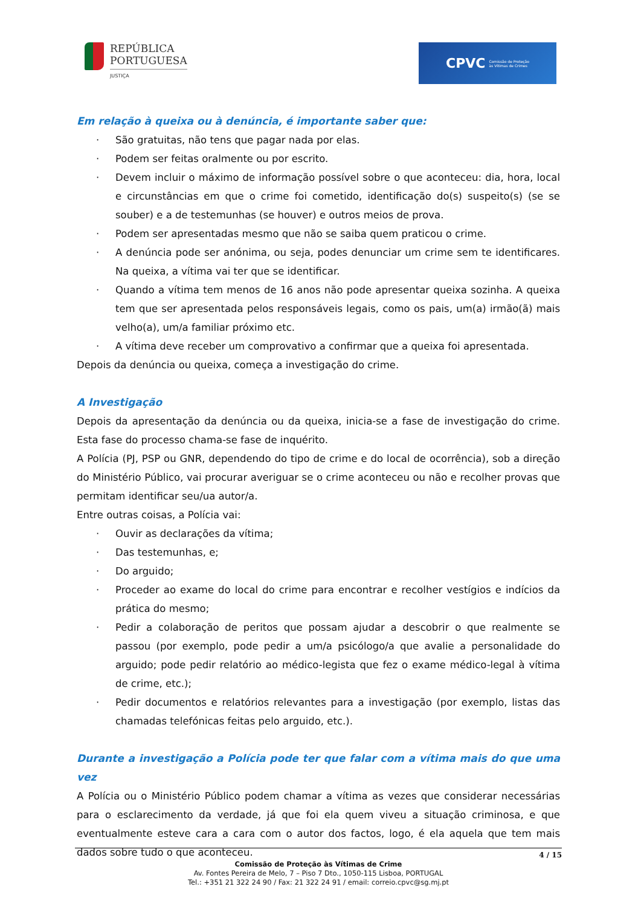REPÚBLICA
PORTUGUESA
JUSTIÇA
CPVC
Comissão de Proteção
às Vítimas de Crimes
Em relação à queixa ou à denúncia, é importante saber que:
· São gratuitas, não tens que pagar nada por elas.
· Podem ser feitas oralmente ou por escrito.
· Devem incluir o máximo de informação possível sobre o que aconteceu: dia, hora, local e circunstâncias em que o crime foi cometido, identificação do(s) suspeito(s) (se se souber) e a de testemunhas (se houver) e outros meios de prova.
· Podem ser apresentadas mesmo que não se saiba quem praticou o crime.
· A denúncia pode ser anónima, ou seja, podes denunciar um crime sem te identificares. Na queixa, a vítima vai ter que se identificar.
· Quando a vítima tem menos de 16 anos não pode apresentar queixa sozinha. A queixa tem que ser apresentada pelos responsáveis legais, como os pais, um(a) irmão(ã) mais velho(a), um/a familiar próximo etc.
· A vítima deve receber um comprovativo a confirmar que a queixa foi apresentada.
Depois da denúncia ou queixa, começa a investigação do crime.
A Investigação
Depois da apresentação da denúncia ou da queixa, inicia-se a fase de investigação do crime. Esta fase do processo chama-se fase de inquérito.
A Polícia (PJ, PSP ou GNR, dependendo do tipo de crime e do local de ocorrência), sob a direção do Ministério Público, vai procurar averiguar se o crime aconteceu ou não e recolher provas que permitam identificar seu/ua autor/a.
Entre outras coisas, a Polícia vai:
· Ouvir as declarações da vítima;
· Das testemunhas, e;
· Do arguido;
· Proceder ao exame do local do crime para encontrar e recolher vestígios e indícios da prática do mesmo;
· Pedir a colaboração de peritos que possam ajudar a descobrir o que realmente se passou (por exemplo, pode pedir a um/a psicólogo/a que avalie a personalidade do arguido; pode pedir relatório ao médico-legista que fez o exame médico-legal à vítima de crime, etc.);
· Pedir documentos e relatórios relevantes para a investigação (por exemplo, listas das chamadas telefónicas feitas pelo arguido, etc.).
Durante a investigação a Polícia pode ter que falar com a vítima mais do que uma vez
A Polícia ou o Ministério Público podem chamar a vítima as vezes que considerar necessárias para o esclarecimento da verdade, já que foi ela quem viveu a situação criminosa, e que eventualmente esteve cara a cara com o autor dos factos, logo, é ela aquela que tem mais dados sobre tudo o que aconteceu.
4 / 15
Comissão de Proteção às Vítimas de Crime
Av. Fontes Pereira de Melo, 7 – Piso 7 Dto., 1050-115 Lisboa, PORTUGAL
Tel.: +351 21 322 24 90 / Fax: 21 322 24 91 / email: correio.cpvc@sg.mj.pt